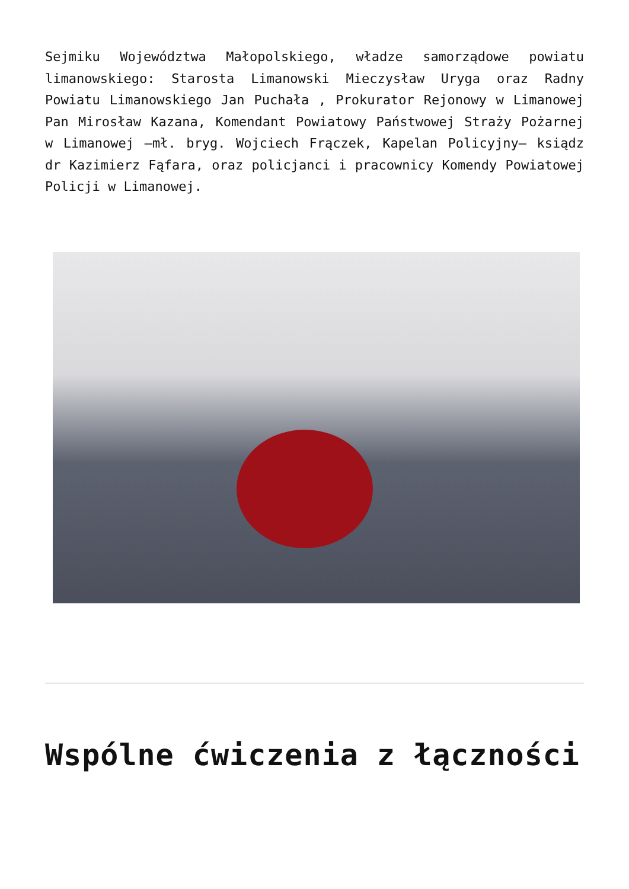Sejmiku Województwa Małopolskiego, władze samorządowe powiatu limanowskiego: Starosta Limanowski Mieczysław Uryga oraz Radny Powiatu Limanowskiego Jan Puchała , Prokurator Rejonowy w Limanowej Pan Mirosław Kazana, Komendant Powiatowy Państwowej Straży Pożarnej w Limanowej –mł. bryg. Wojciech Frączek, Kapelan Policyjny– ksiądz dr Kazimierz Fąfara, oraz policjanci i pracownicy Komendy Powiatowej Policji w Limanowej.
Wspólne ćwiczenia z łączności